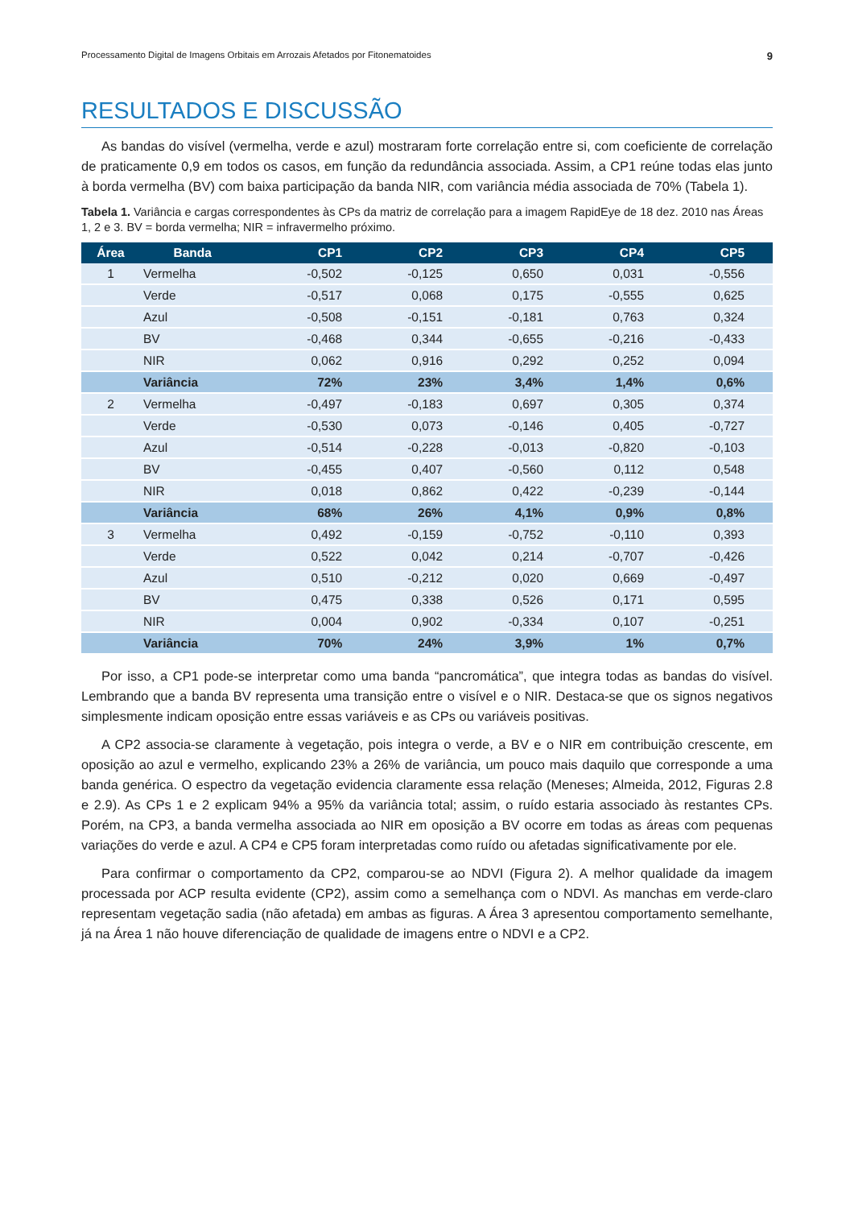Processamento Digital de Imagens Orbitais em Arrozais Afetados por Fitonematoides 9
RESULTADOS E DISCUSSÃO
As bandas do visível (vermelha, verde e azul) mostraram forte correlação entre si, com coeficiente de correlação de praticamente 0,9 em todos os casos, em função da redundância associada. Assim, a CP1 reúne todas elas junto à borda vermelha (BV) com baixa participação da banda NIR, com variância média associada de 70% (Tabela 1).
Tabela 1. Variância e cargas correspondentes às CPs da matriz de correlação para a imagem RapidEye de 18 dez. 2010 nas Áreas 1, 2 e 3. BV = borda vermelha; NIR = infravermelho próximo.
| Área | Banda | CP1 | CP2 | CP3 | CP4 | CP5 |
| --- | --- | --- | --- | --- | --- | --- |
| 1 | Vermelha | -0,502 | -0,125 | 0,650 | 0,031 | -0,556 |
| | Verde | -0,517 | 0,068 | 0,175 | -0,555 | 0,625 |
| | Azul | -0,508 | -0,151 | -0,181 | 0,763 | 0,324 |
| | BV | -0,468 | 0,344 | -0,655 | -0,216 | -0,433 |
| | NIR | 0,062 | 0,916 | 0,292 | 0,252 | 0,094 |
| | Variância | 72% | 23% | 3,4% | 1,4% | 0,6% |
| 2 | Vermelha | -0,497 | -0,183 | 0,697 | 0,305 | 0,374 |
| | Verde | -0,530 | 0,073 | -0,146 | 0,405 | -0,727 |
| | Azul | -0,514 | -0,228 | -0,013 | -0,820 | -0,103 |
| | BV | -0,455 | 0,407 | -0,560 | 0,112 | 0,548 |
| | NIR | 0,018 | 0,862 | 0,422 | -0,239 | -0,144 |
| | Variância | 68% | 26% | 4,1% | 0,9% | 0,8% |
| 3 | Vermelha | 0,492 | -0,159 | -0,752 | -0,110 | 0,393 |
| | Verde | 0,522 | 0,042 | 0,214 | -0,707 | -0,426 |
| | Azul | 0,510 | -0,212 | 0,020 | 0,669 | -0,497 |
| | BV | 0,475 | 0,338 | 0,526 | 0,171 | 0,595 |
| | NIR | 0,004 | 0,902 | -0,334 | 0,107 | -0,251 |
| | Variância | 70% | 24% | 3,9% | 1% | 0,7% |
Por isso, a CP1 pode-se interpretar como uma banda “pancromática”, que integra todas as bandas do visível. Lembrando que a banda BV representa uma transição entre o visível e o NIR. Destaca-se que os signos negativos simplesmente indicam oposição entre essas variáveis e as CPs ou variáveis positivas.
A CP2 associa-se claramente à vegetação, pois integra o verde, a BV e o NIR em contribuição crescente, em oposição ao azul e vermelho, explicando 23% a 26% de variância, um pouco mais daquilo que corresponde a uma banda genérica. O espectro da vegetação evidencia claramente essa relação (Meneses; Almeida, 2012, Figuras 2.8 e 2.9). As CPs 1 e 2 explicam 94% a 95% da variância total; assim, o ruído estaria associado às restantes CPs. Porém, na CP3, a banda vermelha associada ao NIR em oposição a BV ocorre em todas as áreas com pequenas variações do verde e azul. A CP4 e CP5 foram interpretadas como ruído ou afetadas significativamente por ele.
Para confirmar o comportamento da CP2, comparou-se ao NDVI (Figura 2). A melhor qualidade da imagem processada por ACP resulta evidente (CP2), assim como a semelhança com o NDVI. As manchas em verde-claro representam vegetação sadia (não afetada) em ambas as figuras. A Área 3 apresentou comportamento semelhante, já na Área 1 não houve diferenciação de qualidade de imagens entre o NDVI e a CP2.